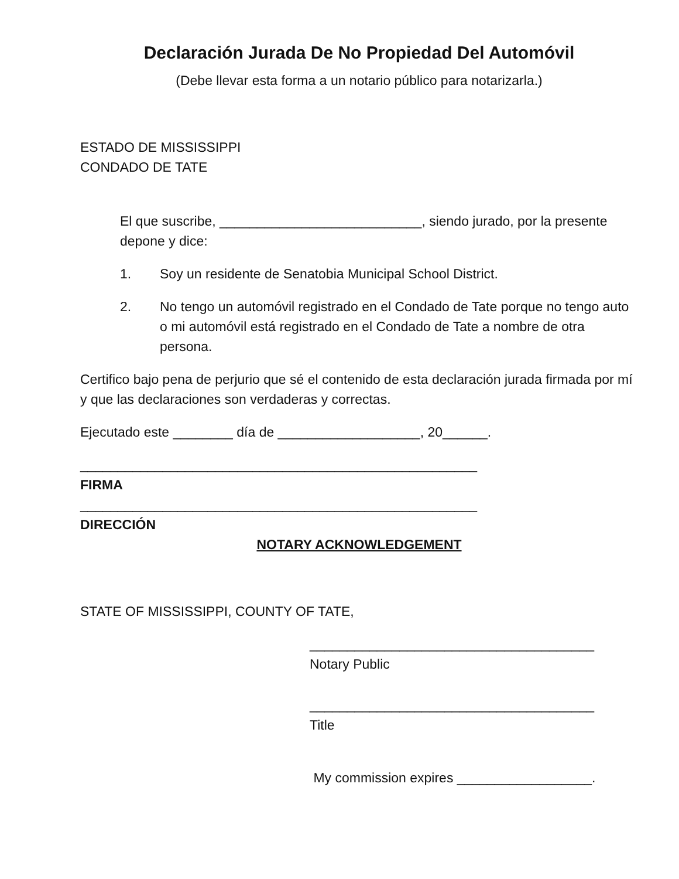Declaración Jurada De No Propiedad Del Automóvil
(Debe llevar esta forma a un notario público para notarizarla.)
ESTADO DE MISSISSIPPI
CONDADO DE TATE
El que suscribe, ___________________________, siendo jurado, por la presente depone y dice:
1. Soy un residente de Senatobia Municipal School District.
2. No tengo un automóvil registrado en el Condado de Tate porque no tengo auto o mi automóvil está registrado en el Condado de Tate a nombre de otra persona.
Certifico bajo pena de perjurio que sé el contenido de esta declaración jurada firmada por mí y que las declaraciones son verdaderas y correctas.
Ejecutado este ________ día de ___________________, 20______.
_____________________________________________________
FIRMA
_____________________________________________________
DIRECCIÓN
NOTARY ACKNOWLEDGEMENT
STATE OF MISSISSIPPI, COUNTY OF TATE,
______________________________________
Notary Public
______________________________________
Title
My commission expires __________________.